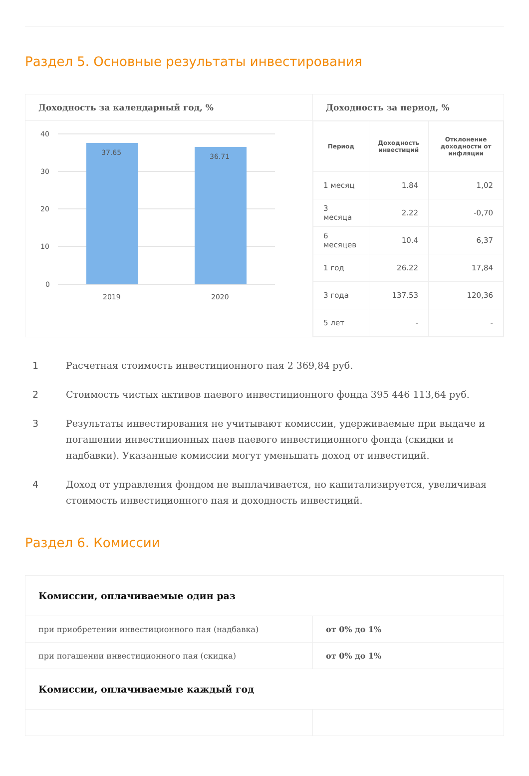Раздел 5. Основные результаты инвестирования
Доходность за календарный год, %
40
30
20
10
0
37.65
36.71
2019
2020
Доходность за период, %
| Период | Доходность инвестиций | Отклонение доходности от инфляции |
| --- | --- | --- |
| 1 месяц | 1.84 | 1,02 |
| 3 месяца | 2.22 | -0,70 |
| 6 месяцев | 10.4 | 6,37 |
| 1 год | 26.22 | 17,84 |
| 3 года | 137.53 | 120,36 |
| 5 лет | - | - |
1 Расчетная стоимость инвестиционного пая 2 369,84 руб.
2 Стоимость чистых активов паевого инвестиционного фонда 395 446 113,64 руб.
3 Результаты инвестирования не учитывают комиссии, удерживаемые при выдаче и погашении инвестиционных паев паевого инвестиционного фонда (скидки и надбавки). Указанные комиссии могут уменьшать доход от инвестиций.
4 Доход от управления фондом не выплачивается, но капитализируется, увеличивая стоимость инвестиционного пая и доходность инвестиций.
Раздел 6. Комиссии
| Комиссии, оплачиваемые один раз | |
| при приобретении инвестиционного пая (надбавка) | от 0% до 1% |
| при погашении инвестиционного пая (скидка) | от 0% до 1% |
| Комиссии, оплачиваемые каждый год | |